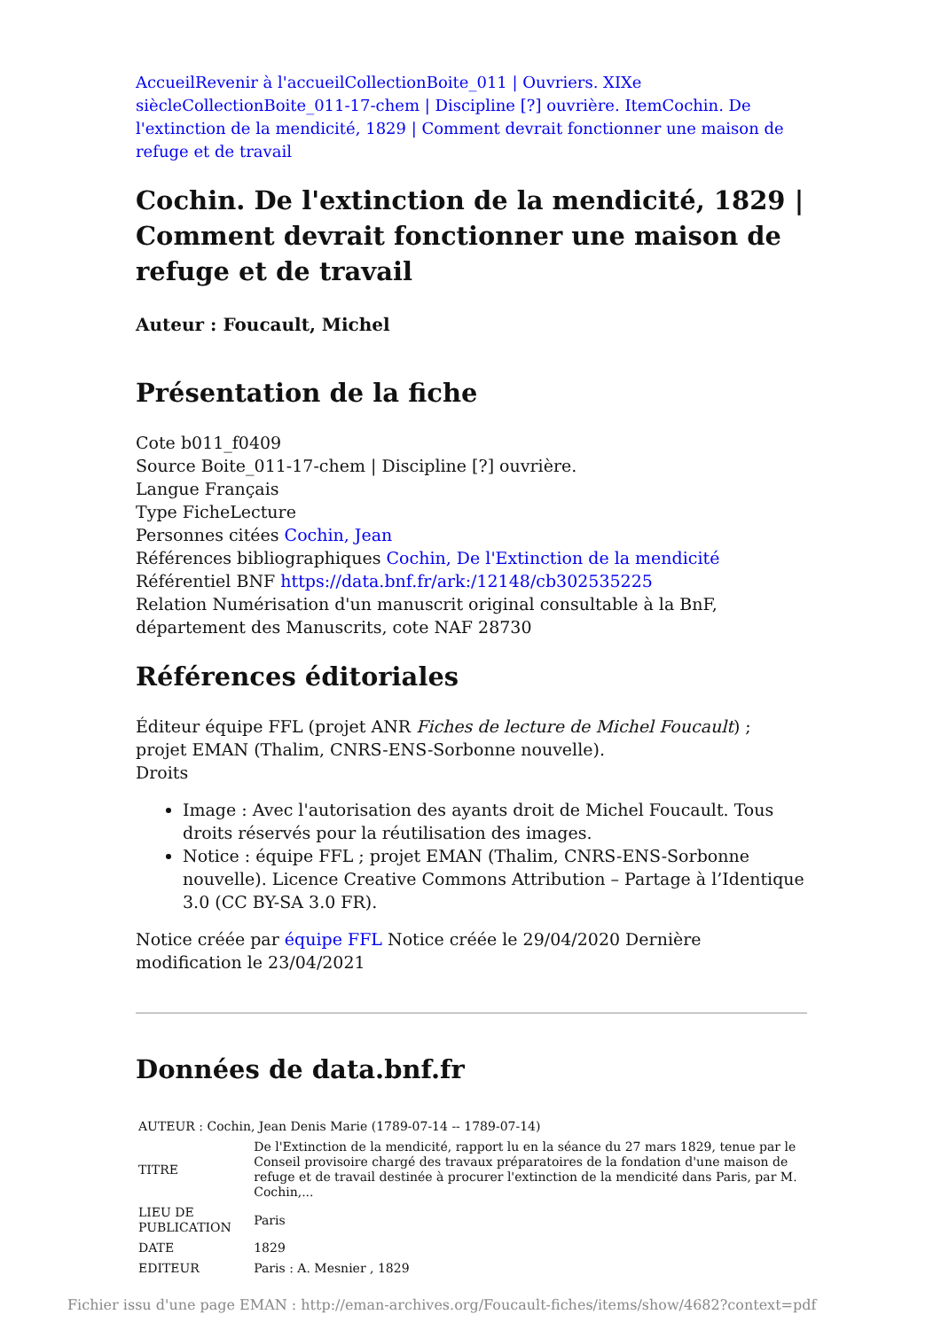Accueil Revenir à l'accueil Collection Boite_011 | Ouvriers. XIXe siècle Collection Boite_011-17-chem | Discipline [?] ouvrière. Item Cochin. De l'extinction de la mendicité, 1829 | Comment devrait fonctionner une maison de refuge et de travail
Cochin. De l'extinction de la mendicité, 1829 | Comment devrait fonctionner une maison de refuge et de travail
Auteur : Foucault, Michel
Présentation de la fiche
Cote b011_f0409
Source Boite_011-17-chem | Discipline [?] ouvrière.
Langue Français
Type FicheLecture
Personnes citées Cochin, Jean
Références bibliographiques Cochin, De l'Extinction de la mendicité
Référentiel BNF https://data.bnf.fr/ark:/12148/cb302535225
Relation Numérisation d'un manuscrit original consultable à la BnF, département des Manuscrits, cote NAF 28730
Références éditoriales
Éditeur équipe FFL (projet ANR Fiches de lecture de Michel Foucault) ; projet EMAN (Thalim, CNRS-ENS-Sorbonne nouvelle).
Droits
Image : Avec l'autorisation des ayants droit de Michel Foucault. Tous droits réservés pour la réutilisation des images.
Notice : équipe FFL ; projet EMAN (Thalim, CNRS-ENS-Sorbonne nouvelle). Licence Creative Commons Attribution – Partage à l’Identique 3.0 (CC BY-SA 3.0 FR).
Notice créée par équipe FFL Notice créée le 29/04/2020 Dernière modification le 23/04/2021
Données de data.bnf.fr
| AUTEUR : Cochin, Jean Denis Marie (1789-07-14 -- 1789-07-14) | |
| TITRE | De l'Extinction de la mendicité, rapport lu en la séance du 27 mars 1829, tenue par le Conseil provisoire chargé des travaux préparatoires de la fondation d'une maison de refuge et de travail destinée à procurer l'extinction de la mendicité dans Paris, par M. Cochin,... |
| LIEU DE PUBLICATION | Paris |
| DATE | 1829 |
| EDITEUR | Paris : A. Mesnier , 1829 |
Fichier issu d'une page EMAN : http://eman-archives.org/Foucault-fiches/items/show/4682?context=pdf